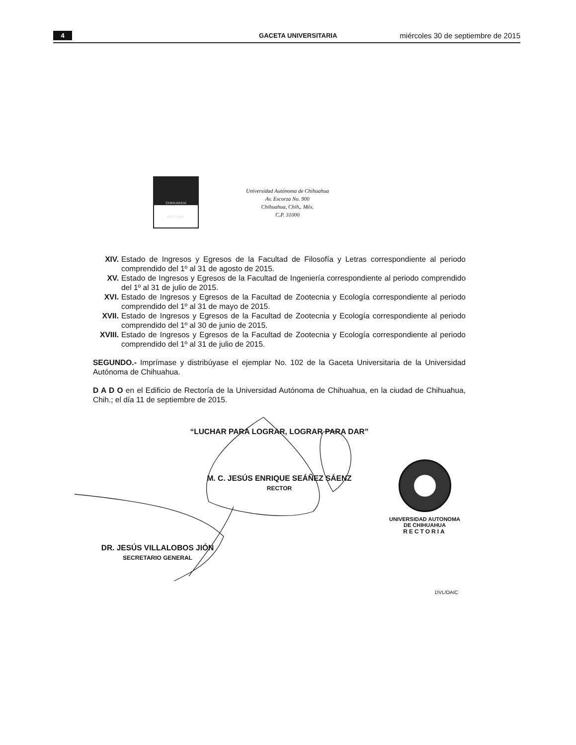4 GACETA UNIVERSITARIA
miércoles 30 de septiembre de 2015
CHIHUAHUA
RECTORIA
Universidad Autónoma de Chihuahua
Av. Escorza No. 900
Chihuahua, Chih,. Méx.
C.P. 31000
XIV. Estado de Ingresos y Egresos de la Facultad de Filosofía y Letras correspondiente al periodo comprendido del 1º al 31 de agosto de 2015.
XV. Estado de Ingresos y Egresos de la Facultad de Ingeniería correspondiente al periodo comprendido del 1º al 31 de julio de 2015.
XVI. Estado de Ingresos y Egresos de la Facultad de Zootecnia y Ecología correspondiente al periodo comprendido del 1º al 31 de mayo de 2015.
XVII. Estado de Ingresos y Egresos de la Facultad de Zootecnia y Ecología correspondiente al periodo comprendido del 1º al 30 de junio de 2015.
XVIII. Estado de Ingresos y Egresos de la Facultad de Zootecnia y Ecología correspondiente al periodo comprendido del 1º al 31 de julio de 2015.
SEGUNDO.- Imprímase y distribúyase el ejemplar No. 102 de la Gaceta Universitaria de la Universidad Autónoma de Chihuahua.
D A D O en el Edificio de Rectoría de la Universidad Autónoma de Chihuahua, en la ciudad de Chihuahua, Chih.; el día 11 de septiembre de 2015.
“LUCHAR PARA LOGRAR, LOGRAR PARA DAR”
M. C. JESÚS ENRIQUE SEÁÑEZ SÁENZ
RECTOR
DR. JESÚS VILLALOBOS JIÓN
SECRETARIO GENERAL
UNIVERSIDAD AUTONOMA
DE CHIHUAHUA
RECTORIA
DVL/OAIC